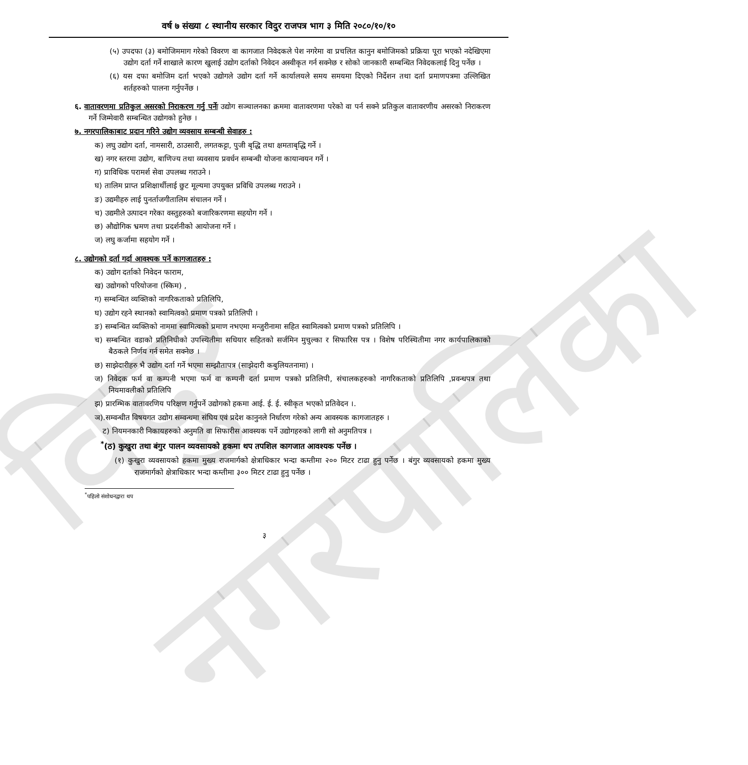वर्ष ७ संख्या ८ स्थानीय सरकार विदुर राजपत्र भाग ३ मिति २०८०/१०/१०
(५) उपदफा (३) बमोजिममाग गरेको विवरण वा कागजात निवेदकले पेश नगरेमा वा प्रचलित कानुन बमोजिमको प्रक्रिया पूरा भएको नदेखिएमा उद्योग दर्ता गर्ने शाखाले कारण खुलाई उद्योग दर्ताको निवेदन अस्वीकृत गर्न सक्नेछ र सोको जानकारी सम्बन्धित निवेदकलाई दिनु पर्नेछ ।
(६) यस दफा बमोजिम दर्ता भएको उद्योगले उद्योग दर्ता गर्ने कार्यालयले समय समयमा दिएको निर्देशन तथा दर्ता प्रमाणपत्रमा उल्लिखित शर्तहरुको पालना गर्नुपर्नेछ ।
६. वातावरणमा प्रतिकुल असरको निराकरण गर्नु पर्नेः उद्योग सञ्चालनका क्रममा वातावरणमा परेको वा पर्न सक्ने प्रतिकुल वातावरणीय असरको निराकरण गर्ने जिम्मेवारी सम्बन्धित उद्योगको हुनेछ ।
७. नगरपालिकाबाट प्रदान गरिने उद्योग व्यवसाय सम्बन्धी सेवाहरु :
क) लघु उद्योग दर्ता, नामसारी, ठाउसारी, लगतकट्टा, पुजी बृद्धि तथा क्षमताबृद्धि गर्ने ।
ख) नगर स्तरमा उद्योग, बाणिज्य तथा व्यवसाय प्रवर्धन सम्बन्धी योजना कायान्वयन गर्ने ।
ग) प्राविधिक परामर्श सेवा उपलब्ध गराउने ।
घ) तालिम प्राप्त प्रशिक्षार्थीलाई छुट मूल्यमा उपयुक्त प्रविधि उपलब्ध गराउने ।
ङ) उद्यमीहरु लाई पुनर्ताजगीतालिम संचालन गर्ने ।
च) उद्यमीले उत्पादन गरेका वस्तुहरुको बजारिकरणमा सहयोग गर्ने ।
छ) औद्योगिक भ्रमण तथा प्रदर्शनीको आयोजना गर्ने ।
ज) लघु कर्जामा सहयोग गर्ने ।
८. उद्योगको दर्ता गर्दा आवश्यक पर्ने कागजातहरु :
क) उद्योग दर्ताको निवेदन फाराम,
ख) उद्योगको परियोजना (स्किम) ,
ग) सम्बन्धित व्यक्तिको नागरिकताको प्रतिलिपि,
घ) उद्योग रहने स्थानको स्वामित्वको प्रमाण पत्रको प्रतिलिपी ।
ङ) सम्बन्धित व्यक्तिको नाममा स्वामित्वको प्रमाण नभएमा मन्जुरीनामा सहित स्वामित्वको प्रमाण पत्रको प्रतिलिपि ।
च) सम्बन्धित वडाको प्रतिनिधीको उपस्थितीमा सधियार सहितको सर्जमिन मुचुल्का र सिफारिस पत्र । विशेष परिस्थितीमा नगर कार्यपालिकाको बैठकले निर्णय गर्न समेत सक्नेछ ।
छ) साझेदारीहरु भै उद्योग दर्ता गर्ने भएमा सम्झौतापत्र (साझेदारी कबुलियतनामा) ।
ज) निवेदक फर्म वा कम्पनी भएमा फर्म वा कम्पनी दर्ता प्रमाण पत्रको प्रतिलिपी, संचालकहरुको नागरिकताको प्रतिलिपि ,प्रवन्धपत्र तथा नियमावलीको प्रतिलिपि
झ) प्रारम्भिक वातावरणिय परिक्षण गर्नुपर्ने उद्योगको हकमा आई. ई. ई. स्वीकृत भएको प्रतिवेदन ।.
ञ).सम्वन्धीत विषयगत उद्योग सम्वन्धमा संघिय एवं प्रदेश कानुनले निर्धारण गरेको अन्य आवस्यक कागजातहरु ।
ट) नियमनकारी निकायहरुको अनुमति वा सिफारीस आवस्यक पर्ने उद्योगहरुको लागी सो अनुमतिपत्र ।
<sup>*</sup> (ठ) कुखुरा तथा बंगुर पालन व्यवसायको हकमा थप तपशिल कागजात आवश्यक पर्नेछ ।
(१) कुखुरा व्यवसायको हकमा मुख्य राजमार्गको क्षेत्राधिकार भन्दा कम्तीमा २०० मिटर टाढा हुनु पर्नेछ । बंगुर व्यवसायको हकमा मुख्य राजमार्गको क्षेत्राधिकार भन्दा कम्तीमा ३०० मिटर टाढा हुनु पर्नेछ ।
<sup>*</sup> पहिलो संशोधनद्वारा थप
३
विदुर नगरपालिका